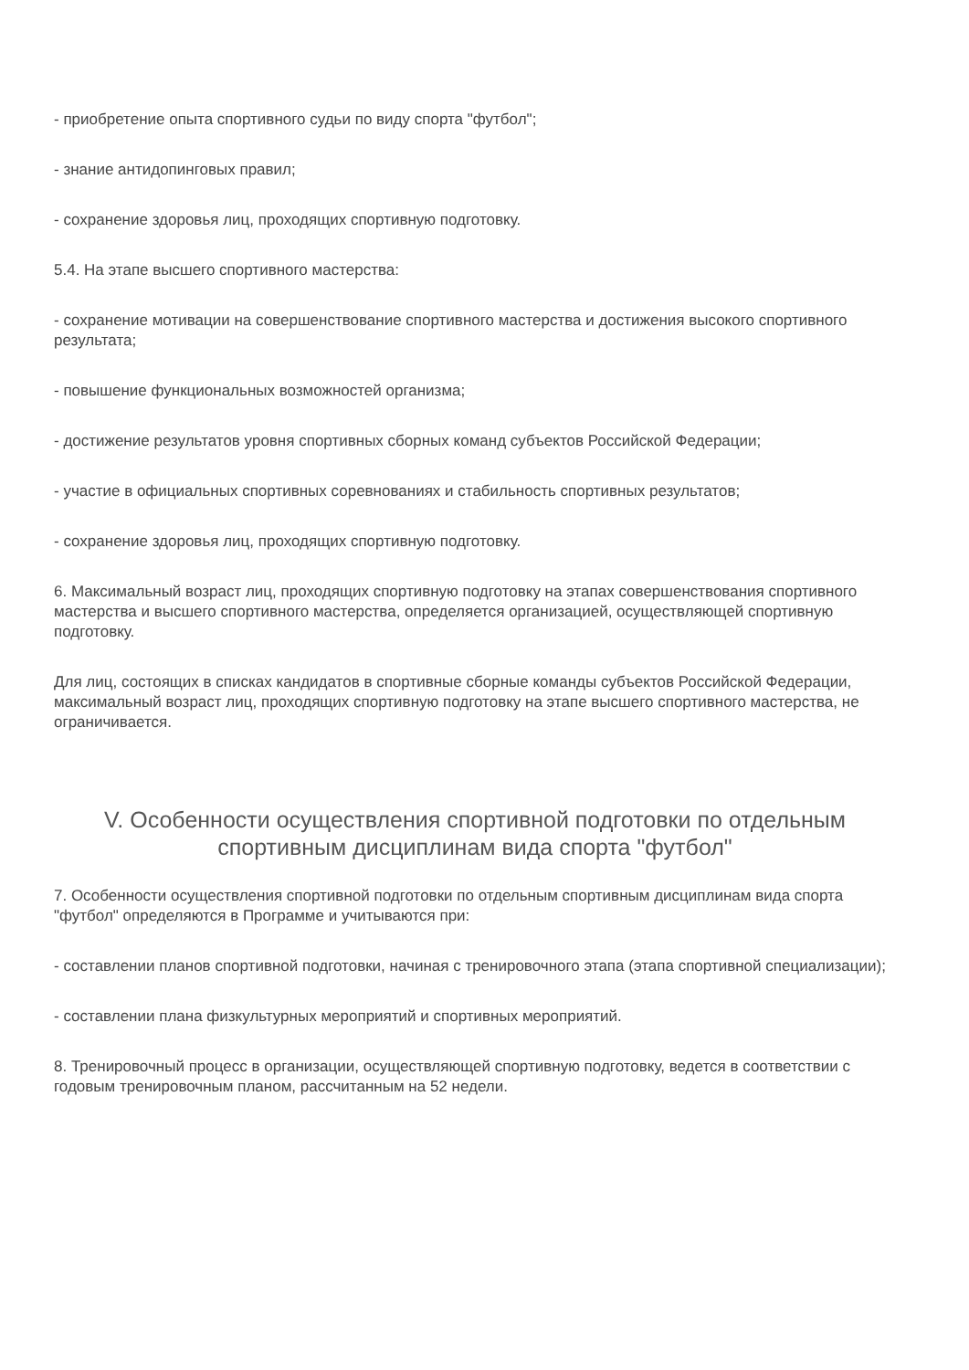- приобретение опыта спортивного судьи по виду спорта "футбол";
- знание антидопинговых правил;
- сохранение здоровья лиц, проходящих спортивную подготовку.
5.4. На этапе высшего спортивного мастерства:
- сохранение мотивации на совершенствование спортивного мастерства и достижения высокого спортивного результата;
- повышение функциональных возможностей организма;
- достижение результатов уровня спортивных сборных команд субъектов Российской Федерации;
- участие в официальных спортивных соревнованиях и стабильность спортивных результатов;
- сохранение здоровья лиц, проходящих спортивную подготовку.
6. Максимальный возраст лиц, проходящих спортивную подготовку на этапах совершенствования спортивного мастерства и высшего спортивного мастерства, определяется организацией, осуществляющей спортивную подготовку.
Для лиц, состоящих в списках кандидатов в спортивные сборные команды субъектов Российской Федерации, максимальный возраст лиц, проходящих спортивную подготовку на этапе высшего спортивного мастерства, не ограничивается.
V. Особенности осуществления спортивной подготовки по отдельным спортивным дисциплинам вида спорта "футбол"
7. Особенности осуществления спортивной подготовки по отдельным спортивным дисциплинам вида спорта "футбол" определяются в Программе и учитываются при:
- составлении планов спортивной подготовки, начиная с тренировочного этапа (этапа спортивной специализации);
- составлении плана физкультурных мероприятий и спортивных мероприятий.
8. Тренировочный процесс в организации, осуществляющей спортивную подготовку, ведется в соответствии с годовым тренировочным планом, рассчитанным на 52 недели.